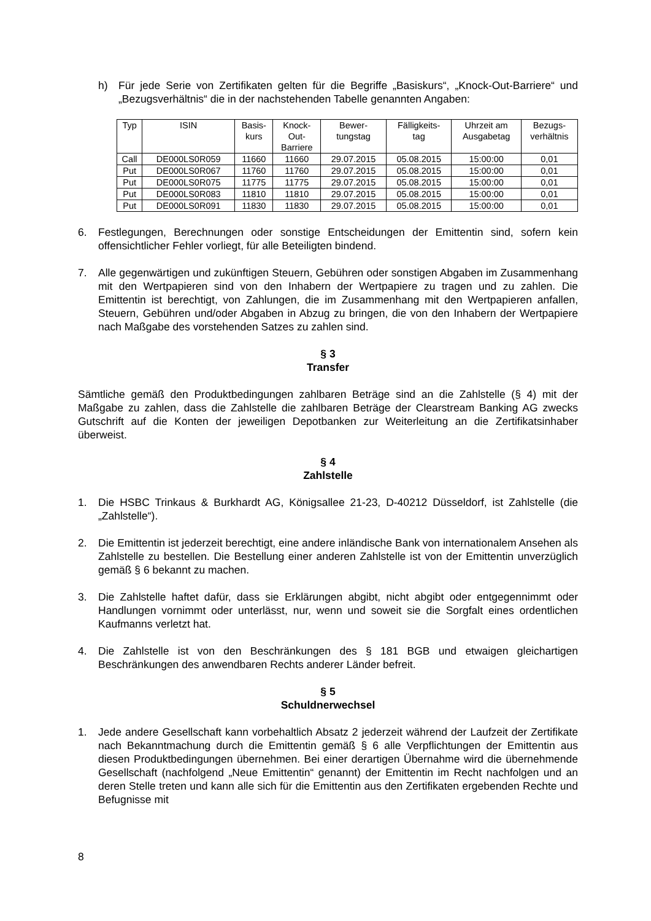h) Für jede Serie von Zertifikaten gelten für die Begriffe „Basiskurs“, „Knock-Out-Barriere“ und „Bezugsverhältnis“ die in der nachstehenden Tabelle genannten Angaben:
| Typ | ISIN | Basis- kurs | Knock- Out- Barriere | Bewer- tungstag | Fälligkeits- tag | Uhrzeit am Ausgabetag | Bezugs- verhältnis |
| --- | --- | --- | --- | --- | --- | --- | --- |
| Call | DE000LS0R059 | 11660 | 11660 | 29.07.2015 | 05.08.2015 | 15:00:00 | 0,01 |
| Put | DE000LS0R067 | 11760 | 11760 | 29.07.2015 | 05.08.2015 | 15:00:00 | 0,01 |
| Put | DE000LS0R075 | 11775 | 11775 | 29.07.2015 | 05.08.2015 | 15:00:00 | 0,01 |
| Put | DE000LS0R083 | 11810 | 11810 | 29.07.2015 | 05.08.2015 | 15:00:00 | 0,01 |
| Put | DE000LS0R091 | 11830 | 11830 | 29.07.2015 | 05.08.2015 | 15:00:00 | 0,01 |
6. Festlegungen, Berechnungen oder sonstige Entscheidungen der Emittentin sind, sofern kein offensichtlicher Fehler vorliegt, für alle Beteiligten bindend.
7. Alle gegenwärtigen und zukünftigen Steuern, Gebühren oder sonstigen Abgaben im Zusammenhang mit den Wertpapieren sind von den Inhabern der Wertpapiere zu tragen und zu zahlen. Die Emittentin ist berechtigt, von Zahlungen, die im Zusammenhang mit den Wertpapieren anfallen, Steuern, Gebühren und/oder Abgaben in Abzug zu bringen, die von den Inhabern der Wertpapiere nach Maßgabe des vorstehenden Satzes zu zahlen sind.
§ 3
Transfer
Sämtliche gemäß den Produktbedingungen zahlbaren Beträge sind an die Zahlstelle (§ 4) mit der Maßgabe zu zahlen, dass die Zahlstelle die zahlbaren Beträge der Clearstream Banking AG zwecks Gutschrift auf die Konten der jeweiligen Depotbanken zur Weiterleitung an die Zertifikatsinhaber überweist.
§ 4
Zahlstelle
1. Die HSBC Trinkaus & Burkhardt AG, Königsallee 21-23, D-40212 Düsseldorf, ist Zahlstelle (die „Zahlstelle“).
2. Die Emittentin ist jederzeit berechtigt, eine andere inländische Bank von internationalem Ansehen als Zahlstelle zu bestellen. Die Bestellung einer anderen Zahlstelle ist von der Emittentin unverzüglich gemäß § 6 bekannt zu machen.
3. Die Zahlstelle haftet dafür, dass sie Erklärungen abgibt, nicht abgibt oder entgegennimmt oder Handlungen vornimmt oder unterlässt, nur, wenn und soweit sie die Sorgfalt eines ordentlichen Kaufmanns verletzt hat.
4. Die Zahlstelle ist von den Beschränkungen des § 181 BGB und etwaigen gleichartigen Beschränkungen des anwendbaren Rechts anderer Länder befreit.
§ 5
Schuldnerwechsel
1. Jede andere Gesellschaft kann vorbehaltlich Absatz 2 jederzeit während der Laufzeit der Zertifikate nach Bekanntmachung durch die Emittentin gemäß § 6 alle Verpflichtungen der Emittentin aus diesen Produktbedingungen übernehmen. Bei einer derartigen Übernahme wird die übernehmende Gesellschaft (nachfolgend „Neue Emittentin“ genannt) der Emittentin im Recht nachfolgen und an deren Stelle treten und kann alle sich für die Emittentin aus den Zertifikaten ergebenden Rechte und Befugnisse mit
8